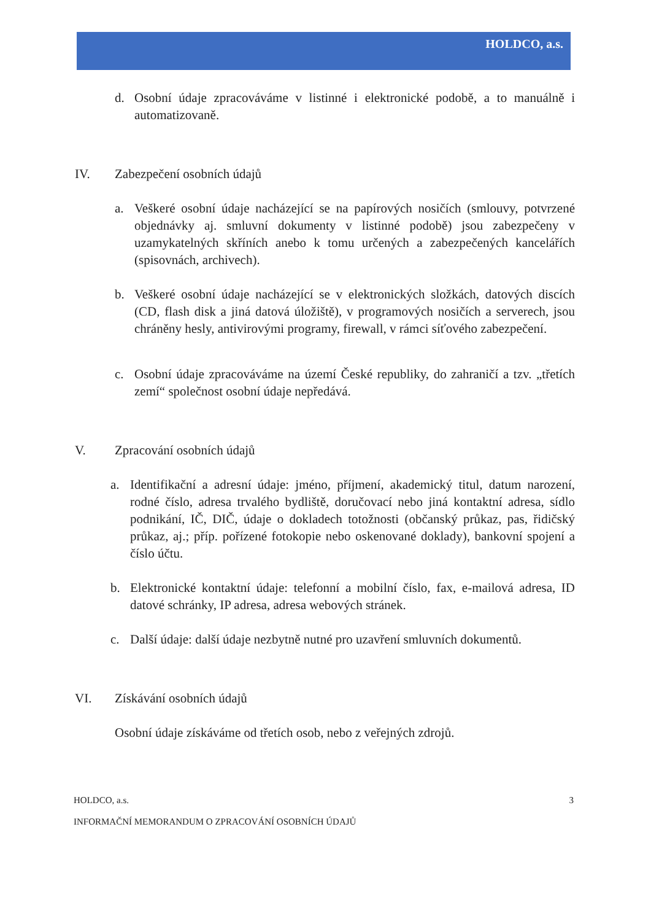HOLDCO, a.s.
d. Osobní údaje zpracováváme v listinné i elektronické podobě, a to manuálně i automatizovaně.
IV. Zabezpečení osobních údajů
a. Veškeré osobní údaje nacházející se na papírových nosičích (smlouvy, potvrzené objednávky aj. smluvní dokumenty v listinné podobě) jsou zabezpečeny v uzamykatelných skříních anebo k tomu určených a zabezpečených kancelářích (spisovnách, archivech).
b. Veškeré osobní údaje nacházející se v elektronických složkách, datových discích (CD, flash disk a jiná datová úložiště), v programových nosičích a serverech, jsou chráněny hesly, antivirovými programy, firewall, v rámci síťového zabezpečení.
c. Osobní údaje zpracováváme na území České republiky, do zahraničí a tzv. „třetích zemí“ společnost osobní údaje nepředává.
V. Zpracování osobních údajů
a. Identifikační a adresní údaje: jméno, příjmení, akademický titul, datum narození, rodné číslo, adresa trvalého bydliště, doručovací nebo jiná kontaktní adresa, sídlo podnikání, IČ, DIČ, údaje o dokladech totožnosti (občanský průkaz, pas, řidičský průkaz, aj.; příp. pořízené fotokopie nebo oskenované doklady), bankovní spojení a číslo účtu.
b. Elektronické kontaktní údaje: telefonní a mobilní číslo, fax, e-mailová adresa, ID datové schránky, IP adresa, adresa webových stránek.
c. Další údaje: další údaje nezbytně nutné pro uzavření smluvních dokumentů.
VI. Získávání osobních údajů
Osobní údaje získáváme od třetích osob, nebo z veřejných zdrojů.
HOLDCO, a.s. 3
INFORMAČNÍ MEMORANDUM O ZPRACOVÁNÍ OSOBNÍCH ÚDAJŮ